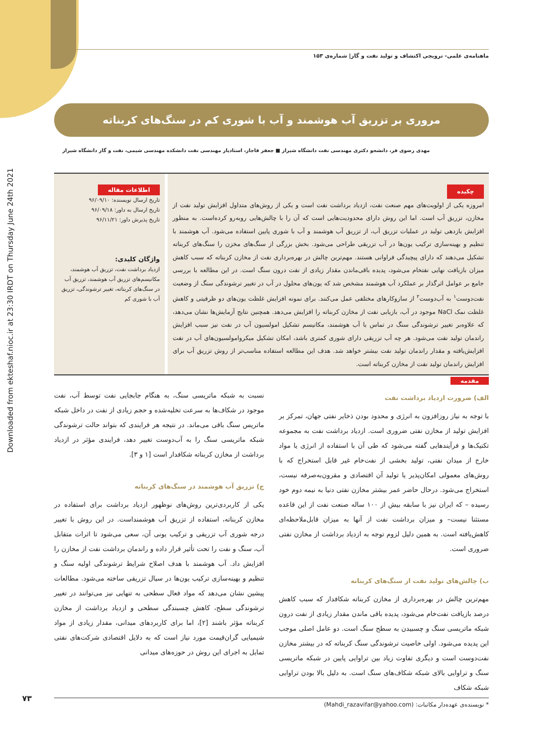Downloaded from ekteshaf.nioc.ir at 23:30 IRDT on Thursday June 24th 2021
ماهنامه‌ی علمی- ترویجی اکتشاف و تولید نفت و گاز| شماره‌ی ۱۵۳
مروری بر تزریق آب هوشمند و آب با شوری کم در سنگ‌های کربناته
مهدی رضوی فر، دانشجو دکتری مهندسی نفت دانشگاه شیراز ■ جعفر قاجار، استادیار مهندسی نفت دانشکده مهندسی شیمی، نفت و گاز دانشگاه شیراز
چکیده
امروزه یکی از اولویت‌های مهم صنعت نفت، ازدیاد برداشت نفت است و یکی از روش‌های متداول افزایش تولید نفت از مخازن، تزریق آب است. اما این روش دارای محدودیت‌هایی است که آن را با چالش‌هایی روبه‌رو کرده‌است. به منظور افزایش بازدهی تولید در عملیات تزریق آب، از تزریق آب هوشمند و آب با شوری پایین استفاده می‌شود. آب هوشمند با تنظیم و بهینه‌سازی ترکیب یون‌ها در آب تزریقی طراحی می‌شود. بخش بزرگی از سنگ‌های مخزن را سنگ‌های کربناته تشکیل می‌دهند که دارای پیچیدگی فراوانی هستند. مهم‌ترین چالش در بهره‌برداری نفت از مخازن کربناته که سبب کاهش میزان بازیافت نهایی نفتخام می‌شود، پدیده باقی‌ماندن مقدار زیادی از نفت درون سنگ است. در این مطالعه با بررسی جامع بر عوامل اثرگذار بر عملکرد آب هوشمند مشخص شد که یون‌های محلول در آب در تغییر ترشوندگی سنگ از وضعیت نفت‌دوست<sup>۱</sup> به آب‌دوست<sup>۲</sup> از سازوکارهای مختلفی عمل می‌کنند. برای نمونه افزایش غلظت یون‌های دو ظرفیتی و کاهش غلظت نمک NaCl موجود در آب، بازیابی نفت از مخازن کربناته را افزایش می‌دهد. همچنین نتایج آزمایش‌ها نشان می‌دهد، که علاوه‌بر تغییر ترشوندگی سنگ در تماس با آب هوشمند، مکانیسم تشکیل امولسیون آب در نفت نیز سبب افزایش راندمان تولید نفت می‌شود. هر چه آب تزریقی دارای شوری کمتری باشد، امکان تشکیل میکروامولسیون‌های آب در نفت افزایش‌یافته و مقدار راندمان تولید نفت بیشتر خواهد شد. هدف این مطالعه استفاده مناسب‌تر از روش تزریق آب برای افزایش راندمان تولید نفت از مخازن کربناته است.
اطلاعات مقاله
تاریخ ارسال نویسنده: ۹۶/۰۹/۱۰
تاریخ ارسال به داور: ۹۶/۰۹/۱۸
تاریخ پذیرش داور: ۹۶/۱۱/۲۱
واژگان کلیدی:
ازدیاد برداشت نفت، تزریق آب هوشمند، مکانیسم‌های تزریق آب هوشمند، تزریق آب در سنگ‌های کربناته، تغییر ترشوندگی، تزریق آب با شوری کم
مقدمه
الف) ضرورت ازدیاد برداشت نفت
با توجه به نیاز روزافزون به انرژی و محدود بودن ذخایر نفتی جهان، تمرکز بر افزایش تولید از مخازن نفتی ضروری است. ازدیاد برداشت نفت به مجموعه تکنیک‌ها و فرآیندهایی گفته می‌شود که طی آن با استفاده از انرژی یا مواد خارج از میدان نفتی، تولید بخشی از نفت‌خام غیر قابل استخراج که با روش‌های معمولی امکان‌پذیر یا تولید آن اقتصادی و مقرون‌به‌صرفه نیست، استخراج می‌شود. درحال حاضر عمر بیشتر مخازن نفتی دنیا به نیمه دوم خود رسیده – که ایران نیز با سابقه بیش از ۱۰۰ ساله صنعت نفت از این قاعده مستثنا نیست– و میزان برداشت نفت از آنها به میزان قابل‌ملاحظه‌ای کاهش‌یافته است. به همین دلیل لزوم توجه به ازدیاد برداشت از مخازن نفتی ضروری است.
ب) چالش‌های تولید نفت از سنگ‌های کربناته
مهم‌ترین چالش در بهره‌برداری از مخازن کربناته شکافدار که سبب کاهش درصد بازیافت نفت‌خام می‌شود، پدیده باقی ماندن مقدار زیادی از نفت درون شبکه ماتریسی سنگ و چسبیدن به سطح سنگ است. دو عامل اصلی موجب این پدیده می‌شود. اولی خاصیت ترشوندگی سنگ کربناته که در بیشتر مخازن نفت‌دوست است و دیگری تفاوت زیاد بین تراوایی پایین در شبکه ماتریسی سنگ و تراوایی بالای شبکه شکاف‌های سنگ است. به دلیل بالا بودن تراوایی شبکه شکاف
نسبت به شبکه ماتریسی سنگ، به هنگام جابجایی نفت توسط آب، نفت موجود در شکاف‌ها به سرعت تخلیه‌شده و حجم زیادی از نفت در داخل شبکه ماتریس سنگ باقی می‌ماند. در نتیجه هر فرایندی که بتواند حالت ترشوندگی شبکه ماتریسی سنگ را به آب‌دوست تغییر دهد، فرایندی مؤثر در ازدیاد برداشت از مخازن کربناته شکافدار است [۱ و ۳].
ج) تزریق آب هوشمند در سنگ‌های کربناته
یکی از کاربردی‌ترین روش‌های نوظهور ازدیاد برداشت برای استفاده در مخازن کربناته، استفاده از تزریق آب هوشمنداست. در این روش با تغییر درجه شوری آب تزریقی و ترکیب یونی آن، سعی می‌شود تا اثرات متقابل آب، سنگ و نفت را تحت تأثیر قرار داده و راندمان برداشت نفت از مخازن را افزایش داد. آب هوشمند با هدف اصلاح شرایط ترشوندگی اولیه سنگ و تنظیم و بهینه‌سازی ترکیب یون‌ها در سیال تزریقی ساخته می‌شود. مطالعات پیشین نشان می‌دهد که مواد فعال سطحی به تنهایی نیز می‌توانند در تغییر ترشوندگی سطح، کاهش چسبندگی سطحی و ازدیاد برداشت از مخازن کربناته مؤثر باشند [۲]، اما برای کاربردهای میدانی، مقدار زیادی از مواد شیمیایی گران‌قیمت مورد نیاز است که به دلایل اقتصادی شرکت‌های نفتی تمایل به اجرای این روش در حوزه‌های میدانی
* نویسنده‌ی عهده‌دار مکاتبات: (Mahdi_razavifar@yahoo.com)
۷۳